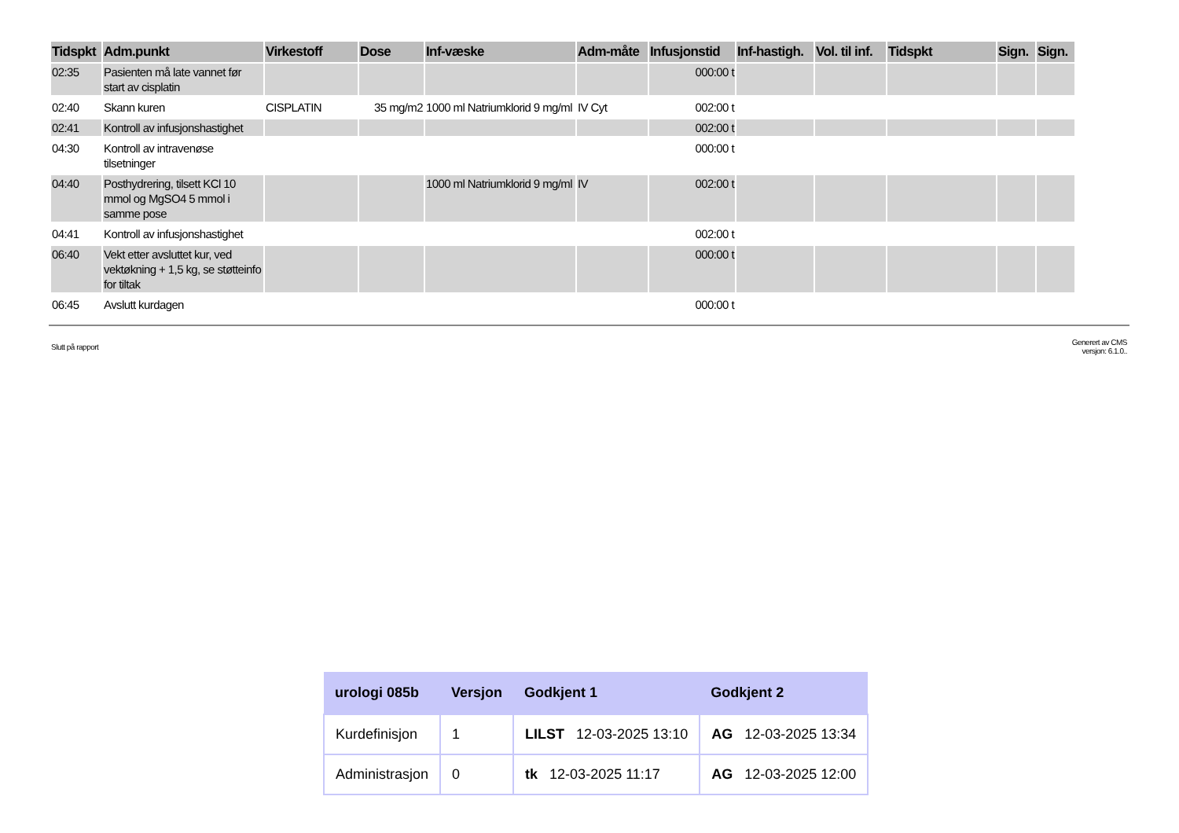| Tidspkt | Adm.punkt | Virkestoff | Dose | Inf-væske | Adm-måte | Infusjonstid | Inf-hastigh. | Vol. til inf. | Tidspkt | Sign. | Sign. |
| --- | --- | --- | --- | --- | --- | --- | --- | --- | --- | --- | --- |
| 02:35 | Pasienten må late vannet før start av cisplatin | | | | | 000:00 t | | | | | |
| 02:40 | Skann kuren | CISPLATIN | 35 mg/m2 | 1000 ml Natriumklorid 9 mg/ml | IV Cyt | 002:00 t | | | | | |
| 02:41 | Kontroll av infusjonshastighet | | | | | 002:00 t | | | | | |
| 04:30 | Kontroll av intravenøse tilsetninger | | | | | 000:00 t | | | | | |
| 04:40 | Posthydrering, tilsett KCl 10 mmol og MgSO4 5 mmol i samme pose | | | 1000 ml Natriumklorid 9 mg/ml | IV | 002:00 t | | | | | |
| 04:41 | Kontroll av infusjonshastighet | | | | | 002:00 t | | | | | |
| 06:40 | Vekt etter avsluttet kur, ved vektøkning + 1,5 kg, se støtteinfo for tiltak | | | | | 000:00 t | | | | | |
| 06:45 | Avslutt kurdagen | | | | | 000:00 t | | | | | |
Slutt på rapport
Generert av CMS
versjon: 6.1.0..
| urologi 085b | Versjon | Godkjent 1 | Godkjent 2 |
| --- | --- | --- | --- |
| Kurdefinisjon | 1 | LILST 12-03-2025 13:10 | AG 12-03-2025 13:34 |
| Administrasjon | 0 | tk 12-03-2025 11:17 | AG 12-03-2025 12:00 |